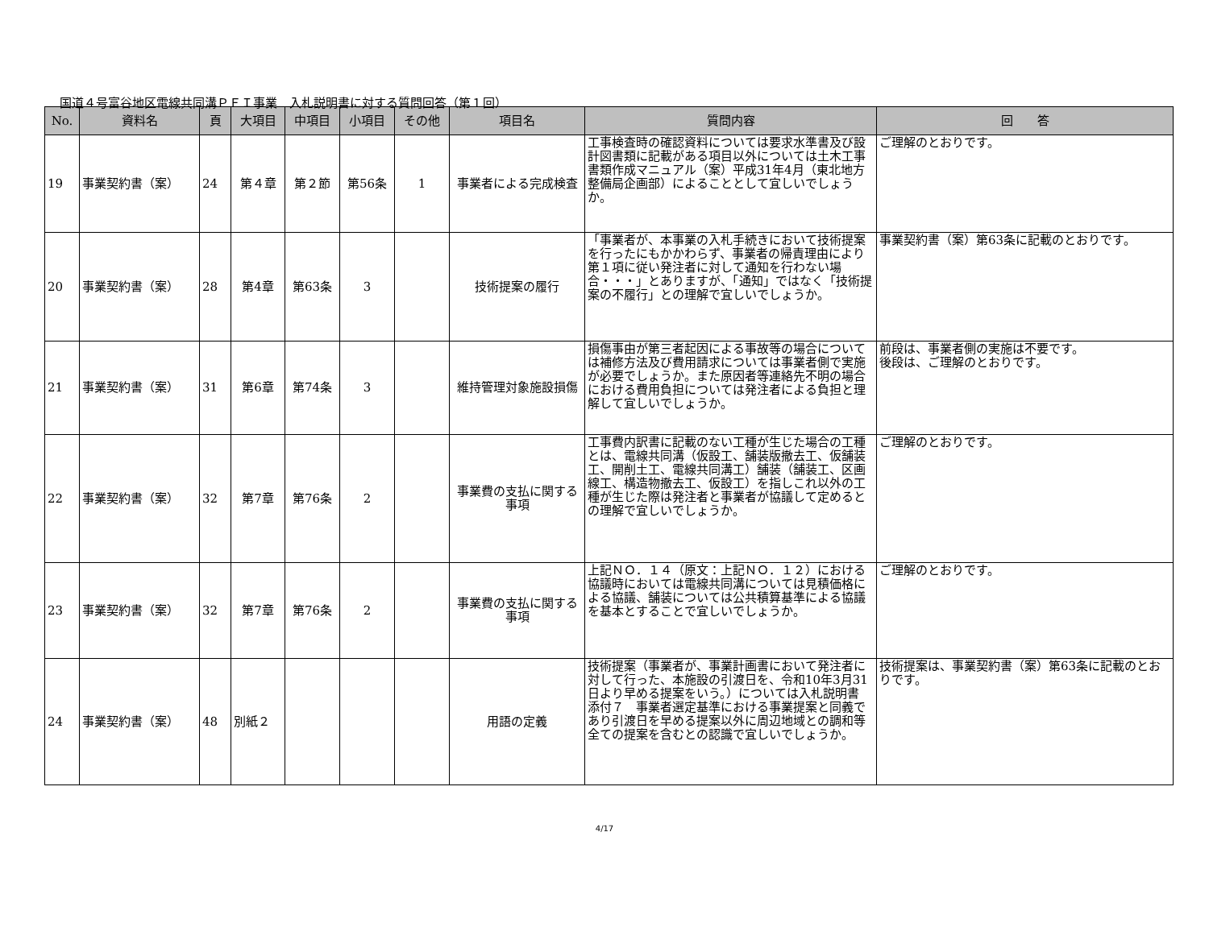国道４号富谷地区電線共同溝ＰＦＩ事業　入札説明書に対する質問回答（第１回）
| No. | 資料名 | 頁 | 大項目 | 中項目 | 小項目 | その他 | 項目名 | 質問内容 | 回 答 |
| --- | --- | --- | --- | --- | --- | --- | --- | --- | --- |
| 19 | 事業契約書（案） | 24 | 第４章 | 第２節 | 第56条 | 1 | 事業者による完成検査 | 工事検査時の確認資料については要求水準書及び設計図書類に記載がある項目以外については土木工事書類作成マニュアル（案）平成31年4月（東北地方整備局企画部）によることとして宜しいでしょうか。 | ご理解のとおりです。 |
| 20 | 事業契約書（案） | 28 | 第4章 | 第63条 | 3 | | 技術提案の履行 | 「事業者が、本事業の入札手続きにおいて技術提案を行ったにもかかわらず、事業者の帰責理由により第１項に従い発注者に対して通知を行わない場合・・・」とありますが、「通知」ではなく「技術提案の不履行」との理解で宜しいでしょうか。 | 事業契約書（案）第63条に記載のとおりです。 |
| 21 | 事業契約書（案） | 31 | 第6章 | 第74条 | 3 | | 維持管理対象施設損傷 | 損傷事由が第三者起因による事故等の場合については補修方法及び費用請求については事業者側で実施が必要でしょうか。また原因者等連絡先不明の場合における費用負担については発注者による負担と理解して宜しいでしょうか。 | 前段は、事業者側の実施は不要です。 後段は、ご理解のとおりです。 |
| 22 | 事業契約書（案） | 32 | 第7章 | 第76条 | 2 | | 事業費の支払に関する事項 | 工事費内訳書に記載のない工種が生じた場合の工種とは、電線共同溝（仮設工、舗装版撤去工、仮舗装工、開削土工、電線共同溝工）舗装（舗装工、区画線工、構造物撤去工、仮設工）を指しこれ以外の工種が生じた際は発注者と事業者が協議して定めるとの理解で宜しいでしょうか。 | ご理解のとおりです。 |
| 23 | 事業契約書（案） | 32 | 第7章 | 第76条 | 2 | | 事業費の支払に関する事項 | 上記ＮＯ．１４（原文：上記ＮＯ．１２）における協議時においては電線共同溝については見積価格による協議、舗装については公共積算基準による協議を基本とすることで宜しいでしょうか。 | ご理解のとおりです。 |
| 24 | 事業契約書（案） | 48 | 別紙２ | | | | 用語の定義 | 技術提案（事業者が、事業計画書において発注者に対して行った、本施設の引渡日を、令和10年3月31日より早める提案をいう。）については入札説明書 添付７ 事業者選定基準における事業提案と同義であり引渡日を早める提案以外に周辺地域との調和等全ての提案を含むとの認識で宜しいでしょうか。 | 技術提案は、事業契約書（案）第63条に記載のとおりです。 |
4/17